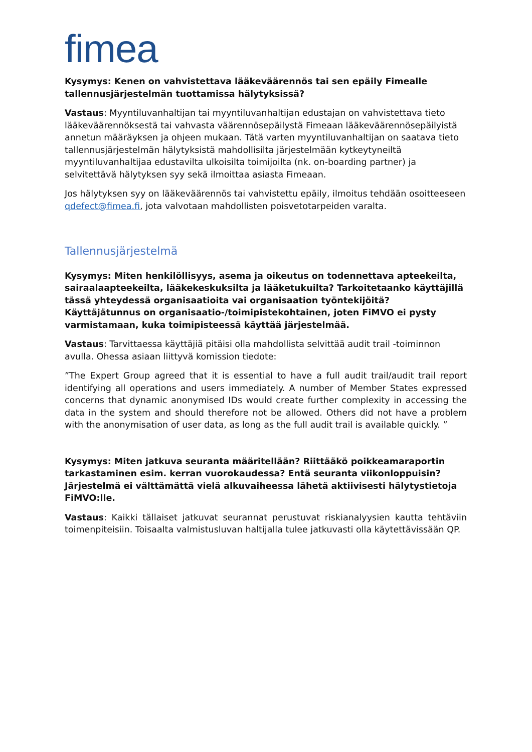fimea
Kysymys: Kenen on vahvistettava lääkeväärennös tai sen epäily Fimealle tallennusjärjestelmän tuottamissa hälytyksissä?
Vastaus: Myyntiluvanhaltijan tai myyntiluvanhaltijan edustajan on vahvistettava tieto lääkeväärennöksestä tai vahvasta väärennösepäilystä Fimeaan lääkeväärennösepäilyistä annetun määräyksen ja ohjeen mukaan. Tätä varten myyntiluvanhaltijan on saatava tieto tallennusjärjestelmän hälytyksistä mahdollisilta järjestelmään kytkeytyneiltä myyntiluvanhaltijaa edustavilta ulkoisilta toimijoilta (nk. on-boarding partner) ja selvitettävä hälytyksen syy sekä ilmoittaa asiasta Fimeaan.
Jos hälytyksen syy on lääkeväärennös tai vahvistettu epäily, ilmoitus tehdään osoitteeseen qdefect@fimea.fi, jota valvotaan mahdollisten poisvetotarpeiden varalta.
Tallennusjärjestelmä
Kysymys: Miten henkilöllisyys, asema ja oikeutus on todennettava apteekeilta, sairaalaapteekeilta, lääkekeskuksilta ja lääketukuilta? Tarkoitetaanko käyttäjillä tässä yhteydessä organisaatioita vai organisaation työntekijöitä? Käyttäjätunnus on organisaatio-/toimipistekohtainen, joten FiMVO ei pysty varmistamaan, kuka toimipisteessä käyttää järjestelmää.
Vastaus: Tarvittaessa käyttäjiä pitäisi olla mahdollista selvittää audit trail -toiminnon avulla. Ohessa asiaan liittyvä komission tiedote:
”The Expert Group agreed that it is essential to have a full audit trail/audit trail report identifying all operations and users immediately. A number of Member States expressed concerns that dynamic anonymised IDs would create further complexity in accessing the data in the system and should therefore not be allowed. Others did not have a problem with the anonymisation of user data, as long as the full audit trail is available quickly. ”
Kysymys: Miten jatkuva seuranta määritellään? Riittääkö poikkeamaraportin tarkastaminen esim. kerran vuorokaudessa? Entä seuranta viikonloppuisin? Järjestelmä ei välttämättä vielä alkuvaiheessa lähetä aktiivisesti hälytystietoja FiMVO:lle.
Vastaus: Kaikki tällaiset jatkuvat seurannat perustuvat riskianalyysien kautta tehtäviin toimenpiteisiin. Toisaalta valmistusluvan haltijalla tulee jatkuvasti olla käytettävissään QP.